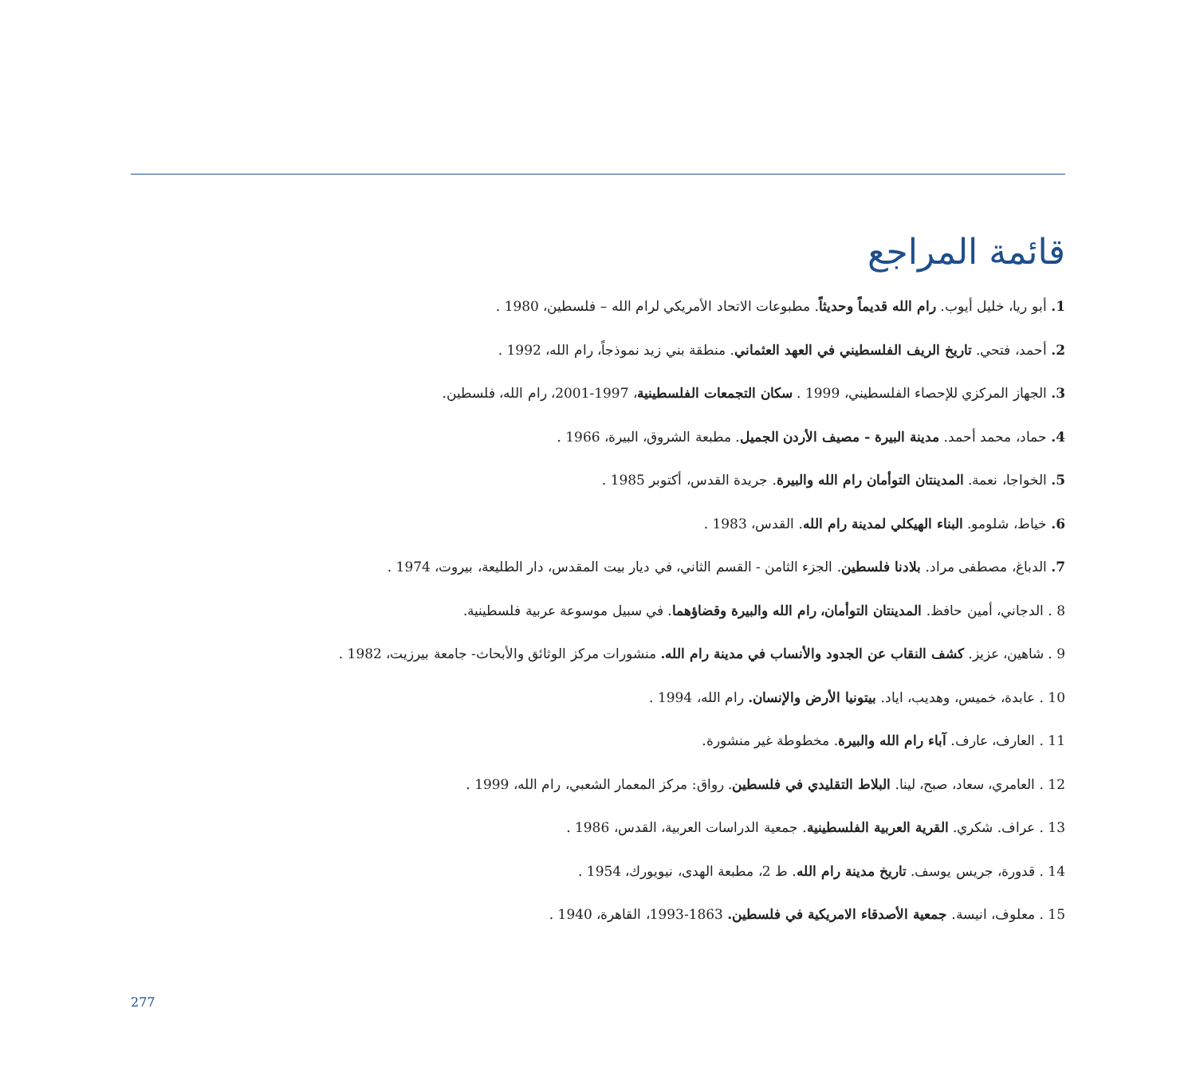قائمة المراجع
1. أبو ريا، خليل أيوب. رام الله قديماً وحديثاً. مطبوعات الاتحاد الأمريكي لرام الله – فلسطين، 1980 .
2. أحمد، فتحي. تاريخ الريف الفلسطيني في العهد العثماني. منطقة بني زيد نموذجاً، رام الله، 1992 .
3. الجهاز المركزي للإحصاء الفلسطيني، 1999 . سكان التجمعات الفلسطينية، 1997-2001، رام الله، فلسطين.
4. حماد، محمد أحمد. مدينة البيرة - مصيف الأردن الجميل. مطبعة الشروق، البيرة، 1966 .
5. الخواجا، نعمة. المدينتان التوأمان رام الله والبيرة. جريدة القدس، أكتوبر 1985 .
6. خياط، شلومو. البناء الهيكلي لمدينة رام الله. القدس، 1983 .
7. الدباغ، مصطفى مراد. بلادنا فلسطين. الجزء الثامن - القسم الثاني، في ديار بيت المقدس، دار الطليعة، بيروت، 1974 .
8 . الدجاني، أمين حافظ. المدينتان التوأمان، رام الله والبيرة وقضاؤهما. في سبيل موسوعة عربية فلسطينية.
9 . شاهين، عزيز. كشف النقاب عن الجدود والأنساب في مدينة رام الله. منشورات مركز الوثائق والأبحاث- جامعة بيرزيت، 1982 .
10 . عابدة، خميس، وهديب، اياد. بيتونيا الأرض والإنسان. رام الله، 1994 .
11 . العارف، عارف. آباء رام الله والبيرة. مخطوطة غير منشورة.
12 . العامري، سعاد، صبح، لينا. البلاط التقليدي في فلسطين. رواق: مركز المعمار الشعبي، رام الله، 1999 .
13 . عراف. شكري. القرية العربية الفلسطينية. جمعية الدراسات العربية، القدس، 1986 .
14 . قدورة، جريس يوسف. تاريخ مدينة رام الله. ط 2، مطبعة الهدى، نيويورك، 1954 .
15 . معلوف، انيسة. جمعية الأصدقاء الامريكية في فلسطين. 1863-1993، القاهرة، 1940 .
277